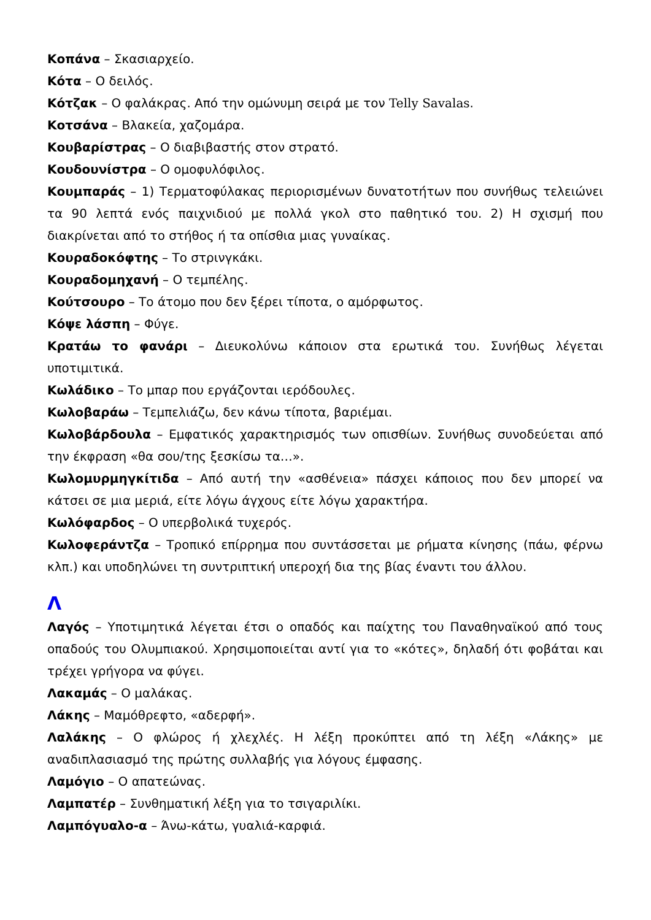Κοπάνα – Σκασιαρχείο.
Κότα – Ο δειλός.
Κότζακ – Ο φαλάκρας. Από την ομώνυμη σειρά με τον Telly Savalas.
Κοτσάνα – Βλακεία, χαζομάρα.
Κουβαρίστρας – Ο διαβιβαστής στον στρατό.
Κουδουνίστρα – Ο ομοφυλόφιλος.
Κουμπαράς – 1) Τερματοφύλακας περιορισμένων δυνατοτήτων που συνήθως τελειώνει τα 90 λεπτά ενός παιχνιδιού με πολλά γκολ στο παθητικό του. 2) Η σχισμή που διακρίνεται από το στήθος ή τα οπίσθια μιας γυναίκας.
Κουραδοκόφτης – Το στρινγκάκι.
Κουραδομηχανή – Ο τεμπέλης.
Κούτσουρο – Το άτομο που δεν ξέρει τίποτα, ο αμόρφωτος.
Κόψε λάσπη – Φύγε.
Κρατάω το φανάρι – Διευκολύνω κάποιον στα ερωτικά του. Συνήθως λέγεται υποτιμιτικά.
Κωλάδικο – Το μπαρ που εργάζονται ιερόδουλες.
Κωλοβαράω – Τεμπελιάζω, δεν κάνω τίποτα, βαριέμαι.
Κωλοβάρδουλα – Εμφατικός χαρακτηρισμός των οπισθίων. Συνήθως συνοδεύεται από την έκφραση «θα σου/της ξεσκίσω τα…».
Κωλομυρμηγκίτιδα – Από αυτή την «ασθένεια» πάσχει κάποιος που δεν μπορεί να κάτσει σε μια μεριά, είτε λόγω άγχους είτε λόγω χαρακτήρα.
Κωλόφαρδος – Ο υπερβολικά τυχερός.
Κωλοφεράντζα – Τροπικό επίρρημα που συντάσσεται με ρήματα κίνησης (πάω, φέρνω κλπ.) και υποδηλώνει τη συντριπτική υπεροχή δια της βίας έναντι του άλλου.
Λ
Λαγός – Υποτιμητικά λέγεται έτσι ο οπαδός και παίχτης του Παναθηναϊκού από τους οπαδούς του Ολυμπιακού. Χρησιμοποιείται αντί για το «κότες», δηλαδή ότι φοβάται και τρέχει γρήγορα να φύγει.
Λακαμάς – Ο μαλάκας.
Λάκης – Μαμόθρεφτο, «αδερφή».
Λαλάκης – Ο φλώρος ή χλεχλές. Η λέξη προκύπτει από τη λέξη «Λάκης» με αναδιπλασιασμό της πρώτης συλλαβής για λόγους έμφασης.
Λαμόγιο – Ο απατεώνας.
Λαμπατέρ – Συνθηματική λέξη για το τσιγαριλίκι.
Λαμπόγυαλο-α – Άνω-κάτω, γυαλιά-καρφιά.